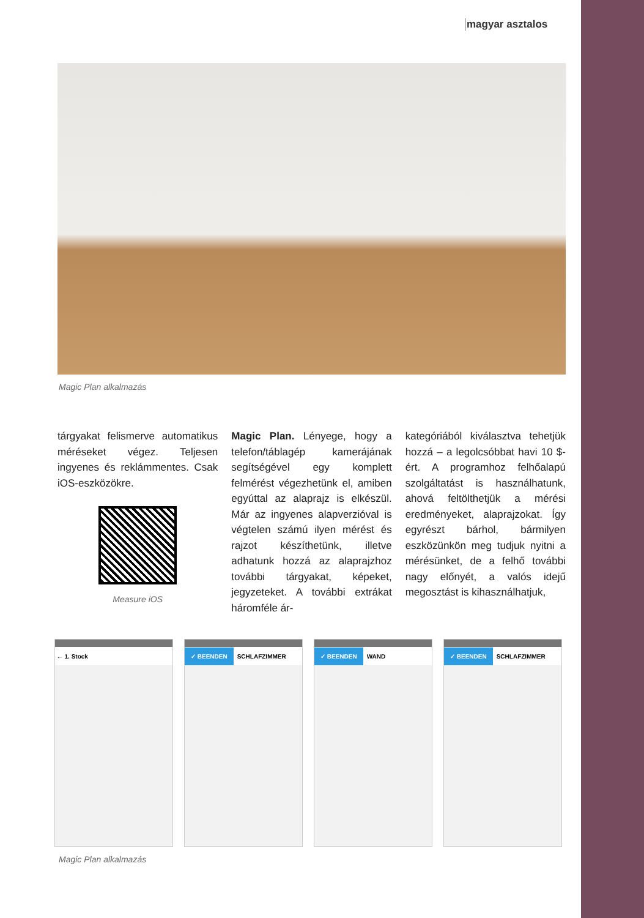magyar asztalos
Magic Plan alkalmazás
tárgyakat felismerve automatikus méréseket végez. Teljesen ingyenes és reklámmentes. Csak iOS-eszközökre.
Measure iOS
Magic Plan. Lényege, hogy a telefon/táblagép kamerájának segítségével egy komplett felmérést végezhetünk el, amiben egyúttal az alaprajz is elkészül. Már az ingyenes alapverzióval is végtelen számú ilyen mérést és rajzot készíthetünk, illetve adhatunk hozzá az alaprajzhoz további tárgyakat, képeket, jegyzeteket. A további extrákat háromféle ár-
kategóriából kiválasztva tehetjük hozzá – a legolcsóbbat havi 10 $-ért. A programhoz felhőalapú szolgáltatást is használhatunk, ahová feltölthetjük a mérési eredményeket, alaprajzokat. Így egyrészt bárhol, bármilyen eszközünkön meg tudjuk nyitni a mérésünket, de a felhő további nagy előnyét, a valós idejű megosztást is kihasználhatjuk,
← 1. Stock
✓ BEENDEN SCHLAFZIMMER
✓ BEENDEN WAND
✓ BEENDEN SCHLAFZIMMER
Magic Plan alkalmazás